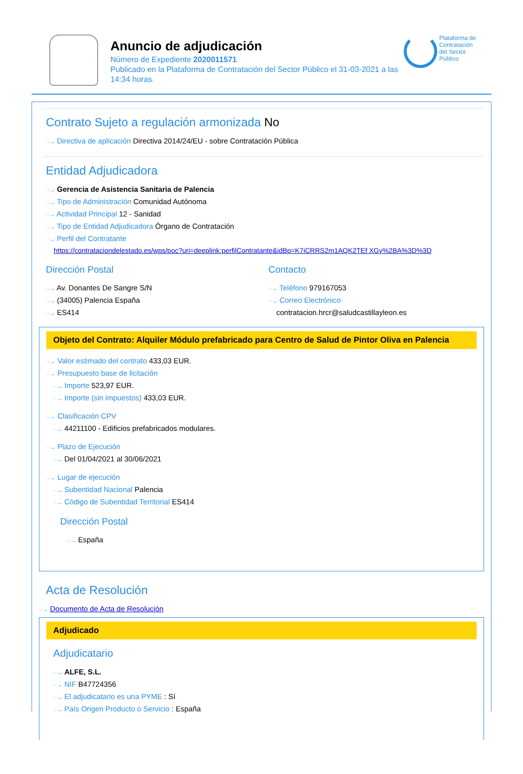Anuncio de adjudicación
Número de Expediente 2020011571
Publicado en la Plataforma de Contratación del Sector Público el 31-03-2021 a las 14:34 horas.
Plataforma de
Contratación
del Sector
Público
Contrato Sujeto a regulación armonizada No
··→ Directiva de aplicación Directiva 2014/24/EU - sobre Contratación Pública
Entidad Adjudicadora
··→ Gerencia de Asistencia Sanitaria de Palencia
··→ Tipo de Administración Comunidad Autónoma
··→ Actividad Principal 12 - Sanidad
··→ Tipo de Entidad Adjudicadora Órgano de Contratación
··→ Perfil del Contratante
https://contrataciondelestado.es/wps/poc?uri=deeplink:perfilContratante&idBp=K7iCRRS2m1AQK2TEf XGy%2BA%3D%3D
Dirección Postal
··→ Av. Donantes De Sangre S/N
··→ (34005) Palencia España
··→ ES414
Contacto
··→ Teléfono 979167053
··→ Correo Electrónico
contratacion.hrcr@saludcastillayleon.es
Objeto del Contrato: Alquiler Módulo prefabricado para Centro de Salud de Pintor Oliva en Palencia
··→ Valor estimado del contrato 433,03 EUR.
··→ Presupuesto base de licitación
··→ Importe 523,97 EUR.
··→ Importe (sin impuestos) 433,03 EUR.
··→ Clasificación CPV
··→ 44211100 - Edificios prefabricados modulares.
··→ Plazo de Ejecución
··→ Del 01/04/2021 al 30/06/2021
··→ Lugar de ejecución
··→ Subentidad Nacional Palencia
··→ Código de Subentidad Territorial ES414
Dirección Postal
··→ España
Acta de Resolución
··→ Documento de Acta de Resolución
Adjudicado
Adjudicatario
··→ ALFE, S.L.
··→ NIF B47724356
··→ El adjudicatario es una PYME : Sí
··→ País Origen Producto o Servicio : España